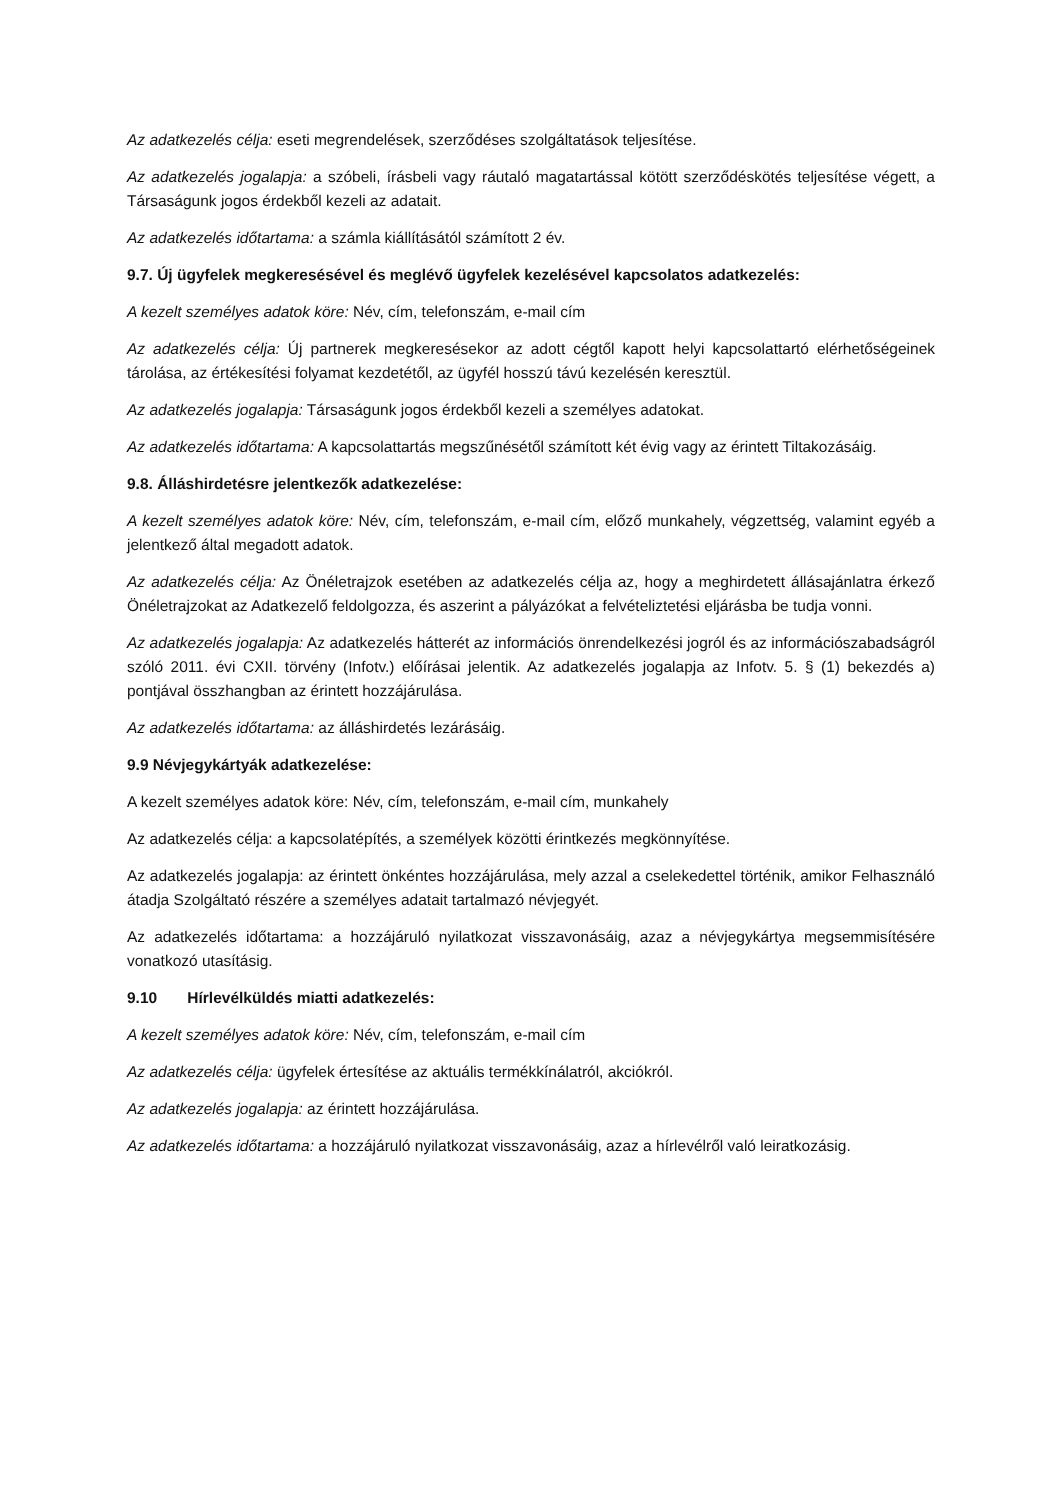Az adatkezelés célja: eseti megrendelések, szerződéses szolgáltatások teljesítése.
Az adatkezelés jogalapja: a szóbeli, írásbeli vagy ráutaló magatartással kötött szerződéskötés teljesítése végett, a Társaságunk jogos érdekből kezeli az adatait.
Az adatkezelés időtartama: a számla kiállításától számított 2 év.
9.7. Új ügyfelek megkeresésével és meglévő ügyfelek kezelésével kapcsolatos adatkezelés:
A kezelt személyes adatok köre: Név, cím, telefonszám, e-mail cím
Az adatkezelés célja: Új partnerek megkeresésekor az adott cégtől kapott helyi kapcsolattartó elérhetőségeinek tárolása, az értékesítési folyamat kezdetétől, az ügyfél hosszú távú kezelésén keresztül.
Az adatkezelés jogalapja: Társaságunk jogos érdekből kezeli a személyes adatokat.
Az adatkezelés időtartama: A kapcsolattartás megszűnésétől számított két évig vagy az érintett Tiltakozásáig.
9.8. Álláshirdetésre jelentkezők adatkezelése:
A kezelt személyes adatok köre: Név, cím, telefonszám, e-mail cím, előző munkahely, végzettség, valamint egyéb a jelentkező által megadott adatok.
Az adatkezelés célja: Az Önéletrajzok esetében az adatkezelés célja az, hogy a meghirdetett állásajánlatra érkező Önéletrajzokat az Adatkezelő feldolgozza, és aszerint a pályázókat a felvételiztetési eljárásba be tudja vonni.
Az adatkezelés jogalapja: Az adatkezelés hátterét az információs önrendelkezési jogról és az információszabadságról szóló 2011. évi CXII. törvény (Infotv.) előírásai jelentik. Az adatkezelés jogalapja az Infotv. 5. § (1) bekezdés a) pontjával összhangban az érintett hozzájárulása.
Az adatkezelés időtartama: az álláshirdetés lezárásáig.
9.9 Névjegykártyák adatkezelése:
A kezelt személyes adatok köre: Név, cím, telefonszám, e-mail cím, munkahely
Az adatkezelés célja: a kapcsolatépítés, a személyek közötti érintkezés megkönnyítése.
Az adatkezelés jogalapja: az érintett önkéntes hozzájárulása, mely azzal a cselekedettel történik, amikor Felhasználó átadja Szolgáltató részére a személyes adatait tartalmazó névjegyét.
Az adatkezelés időtartama: a hozzájáruló nyilatkozat visszavonásáig, azaz a névjegykártya megsemmisítésére vonatkozó utasításig.
9.10 Hírlevélküldés miatti adatkezelés:
A kezelt személyes adatok köre: Név, cím, telefonszám, e-mail cím
Az adatkezelés célja: ügyfelek értesítése az aktuális termékkínálatról, akciókról.
Az adatkezelés jogalapja: az érintett hozzájárulása.
Az adatkezelés időtartama: a hozzájáruló nyilatkozat visszavonásáig, azaz a hírlevélről való leiratkozásig.